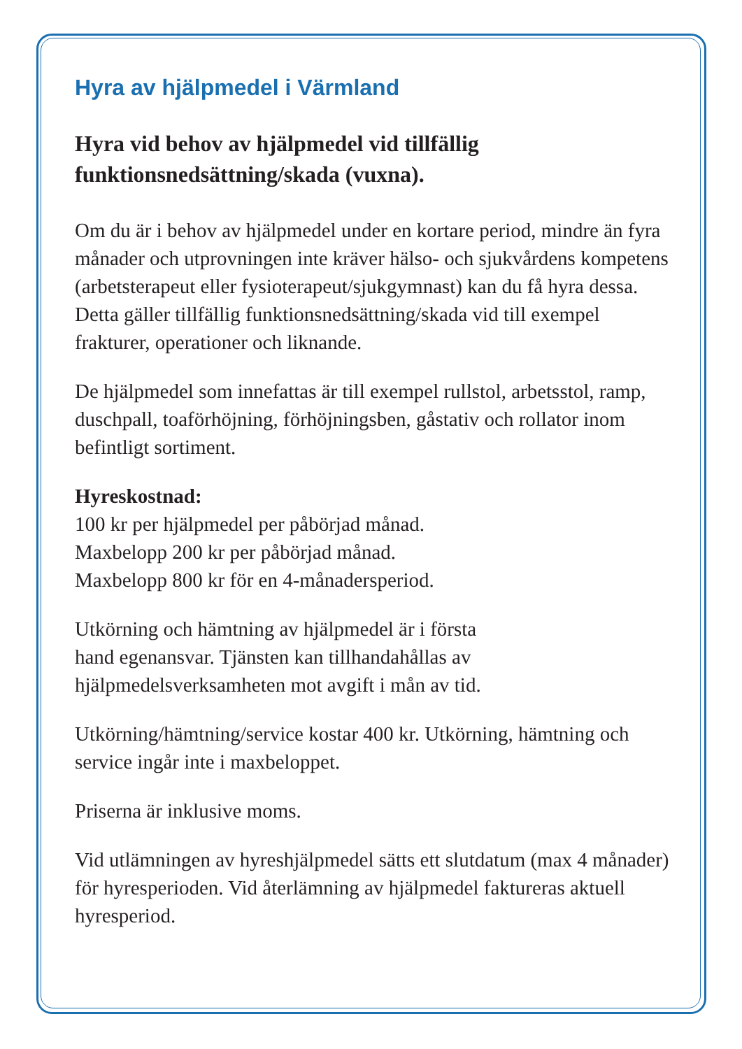Hyra av hjälpmedel i Värmland
Hyra vid behov av hjälpmedel vid tillfällig
funktionsnedsättning/skada (vuxna).
Om du är i behov av hjälpmedel under en kortare period, mindre än fyra månader och utprovningen inte kräver hälso- och sjukvårdens kompetens (arbetsterapeut eller fysioterapeut/sjukgymnast) kan du få hyra dessa. Detta gäller tillfällig funktionsnedsättning/skada vid till exempel frakturer, operationer och liknande.
De hjälpmedel som innefattas är till exempel rullstol, arbetsstol, ramp, duschpall, toaförhöjning, förhöjningsben, gåstativ och rollator inom befintligt sortiment.
Hyreskostnad:
100 kr per hjälpmedel per påbörjad månad.
Maxbelopp 200 kr per påbörjad månad.
Maxbelopp 800 kr för en 4-månadersperiod.
Utkörning och hämtning av hjälpmedel är i första
hand egenansvar. Tjänsten kan tillhandahållas av
hjälpmedelsverksamheten mot avgift i mån av tid.
Utkörning/hämtning/service kostar 400 kr. Utkörning, hämtning och service ingår inte i maxbeloppet.
Priserna är inklusive moms.
Vid utlämningen av hyreshjälpmedel sätts ett slutdatum (max 4 månader) för hyresperioden. Vid återlämning av hjälpmedel faktureras aktuell hyresperiod.